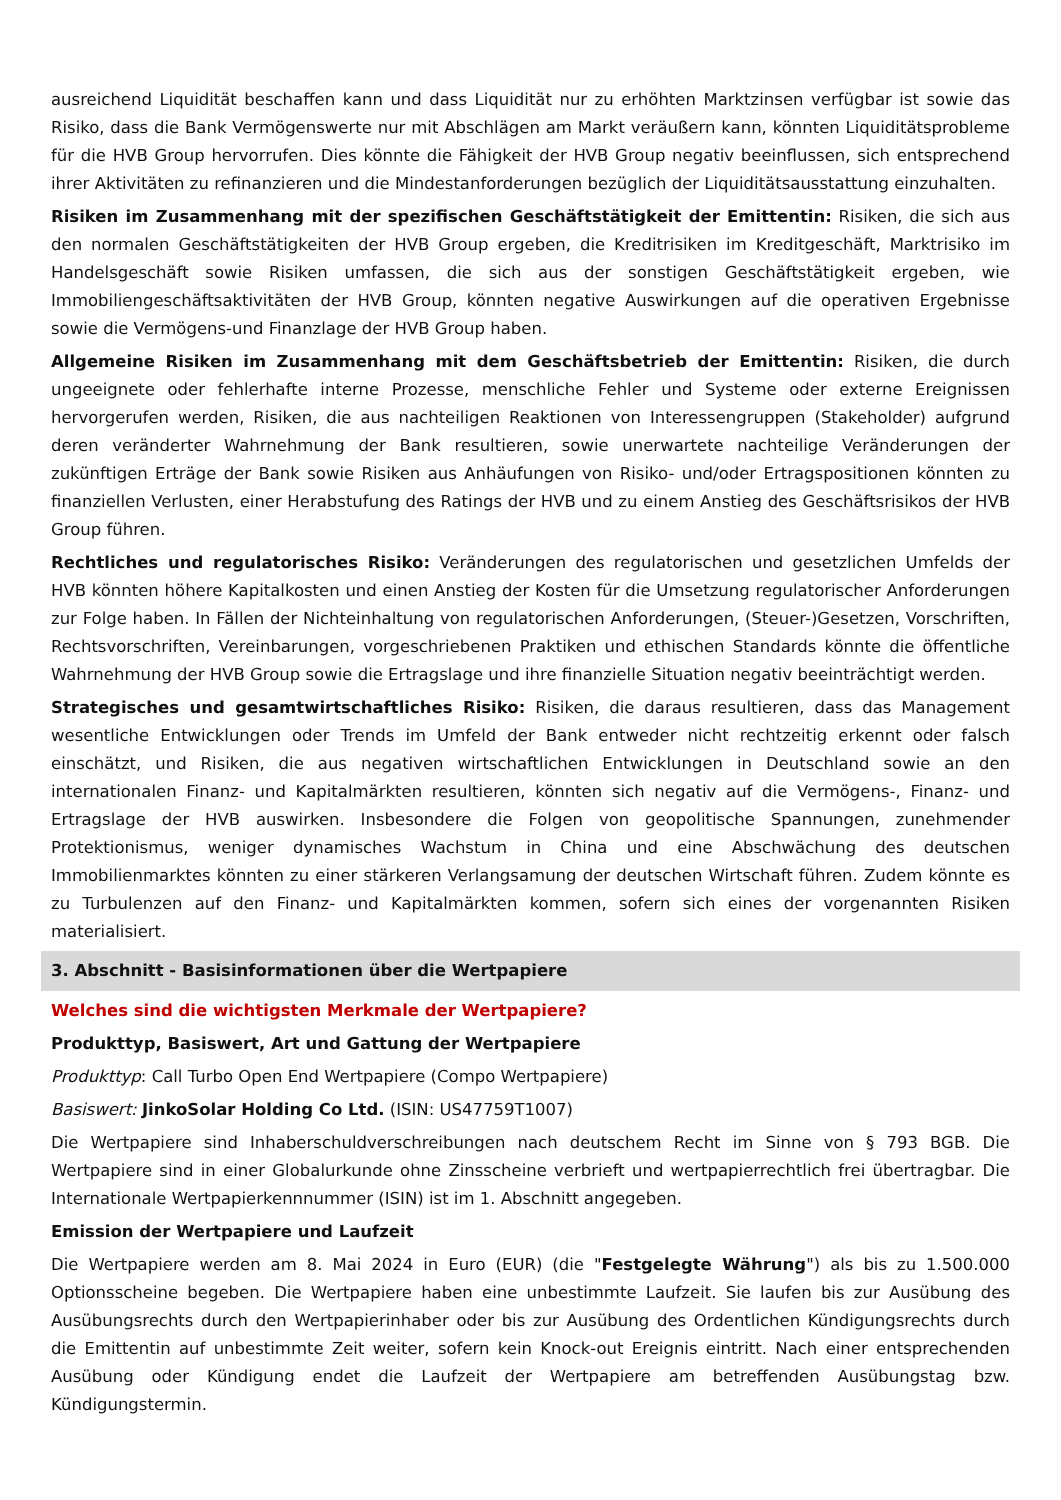ausreichend Liquidität beschaffen kann und dass Liquidität nur zu erhöhten Marktzinsen verfügbar ist sowie das Risiko, dass die Bank Vermögenswerte nur mit Abschlägen am Markt veräußern kann, könnten Liquiditätsprobleme für die HVB Group hervorrufen. Dies könnte die Fähigkeit der HVB Group negativ beeinflussen, sich entsprechend ihrer Aktivitäten zu refinanzieren und die Mindestanforderungen bezüglich der Liquiditätsausstattung einzuhalten.
Risiken im Zusammenhang mit der spezifischen Geschäftstätigkeit der Emittentin: Risiken, die sich aus den normalen Geschäftstätigkeiten der HVB Group ergeben, die Kreditrisiken im Kreditgeschäft, Marktrisiko im Handelsgeschäft sowie Risiken umfassen, die sich aus der sonstigen Geschäftstätigkeit ergeben, wie Immobiliengeschäftsaktivitäten der HVB Group, könnten negative Auswirkungen auf die operativen Ergebnisse sowie die Vermögens-und Finanzlage der HVB Group haben.
Allgemeine Risiken im Zusammenhang mit dem Geschäftsbetrieb der Emittentin: Risiken, die durch ungeeignete oder fehlerhafte interne Prozesse, menschliche Fehler und Systeme oder externe Ereignissen hervorgerufen werden, Risiken, die aus nachteiligen Reaktionen von Interessengruppen (Stakeholder) aufgrund deren veränderter Wahrnehmung der Bank resultieren, sowie unerwartete nachteilige Veränderungen der zukünftigen Erträge der Bank sowie Risiken aus Anhäufungen von Risiko- und/oder Ertragspositionen könnten zu finanziellen Verlusten, einer Herabstufung des Ratings der HVB und zu einem Anstieg des Geschäftsrisikos der HVB Group führen.
Rechtliches und regulatorisches Risiko: Veränderungen des regulatorischen und gesetzlichen Umfelds der HVB könnten höhere Kapitalkosten und einen Anstieg der Kosten für die Umsetzung regulatorischer Anforderungen zur Folge haben. In Fällen der Nichteinhaltung von regulatorischen Anforderungen, (Steuer-)Gesetzen, Vorschriften, Rechtsvorschriften, Vereinbarungen, vorgeschriebenen Praktiken und ethischen Standards könnte die öffentliche Wahrnehmung der HVB Group sowie die Ertragslage und ihre finanzielle Situation negativ beeinträchtigt werden.
Strategisches und gesamtwirtschaftliches Risiko: Risiken, die daraus resultieren, dass das Management wesentliche Entwicklungen oder Trends im Umfeld der Bank entweder nicht rechtzeitig erkennt oder falsch einschätzt, und Risiken, die aus negativen wirtschaftlichen Entwicklungen in Deutschland sowie an den internationalen Finanz- und Kapitalmärkten resultieren, könnten sich negativ auf die Vermögens-, Finanz- und Ertragslage der HVB auswirken. Insbesondere die Folgen von geopolitische Spannungen, zunehmender Protektionismus, weniger dynamisches Wachstum in China und eine Abschwächung des deutschen Immobilienmarktes könnten zu einer stärkeren Verlangsamung der deutschen Wirtschaft führen. Zudem könnte es zu Turbulenzen auf den Finanz- und Kapitalmärkten kommen, sofern sich eines der vorgenannten Risiken materialisiert.
3. Abschnitt - Basisinformationen über die Wertpapiere
Welches sind die wichtigsten Merkmale der Wertpapiere?
Produkttyp, Basiswert, Art und Gattung der Wertpapiere
Produkttyp: Call Turbo Open End Wertpapiere (Compo Wertpapiere)
Basiswert: JinkoSolar Holding Co Ltd. (ISIN: US47759T1007)
Die Wertpapiere sind Inhaberschuldverschreibungen nach deutschem Recht im Sinne von § 793 BGB. Die Wertpapiere sind in einer Globalurkunde ohne Zinsscheine verbrieft und wertpapierrechtlich frei übertragbar. Die Internationale Wertpapierkennnummer (ISIN) ist im 1. Abschnitt angegeben.
Emission der Wertpapiere und Laufzeit
Die Wertpapiere werden am 8. Mai 2024 in Euro (EUR) (die "Festgelegte Währung") als bis zu 1.500.000 Optionsscheine begeben. Die Wertpapiere haben eine unbestimmte Laufzeit. Sie laufen bis zur Ausübung des Ausübungsrechts durch den Wertpapierinhaber oder bis zur Ausübung des Ordentlichen Kündigungsrechts durch die Emittentin auf unbestimmte Zeit weiter, sofern kein Knock-out Ereignis eintritt. Nach einer entsprechenden Ausübung oder Kündigung endet die Laufzeit der Wertpapiere am betreffenden Ausübungstag bzw. Kündigungstermin.